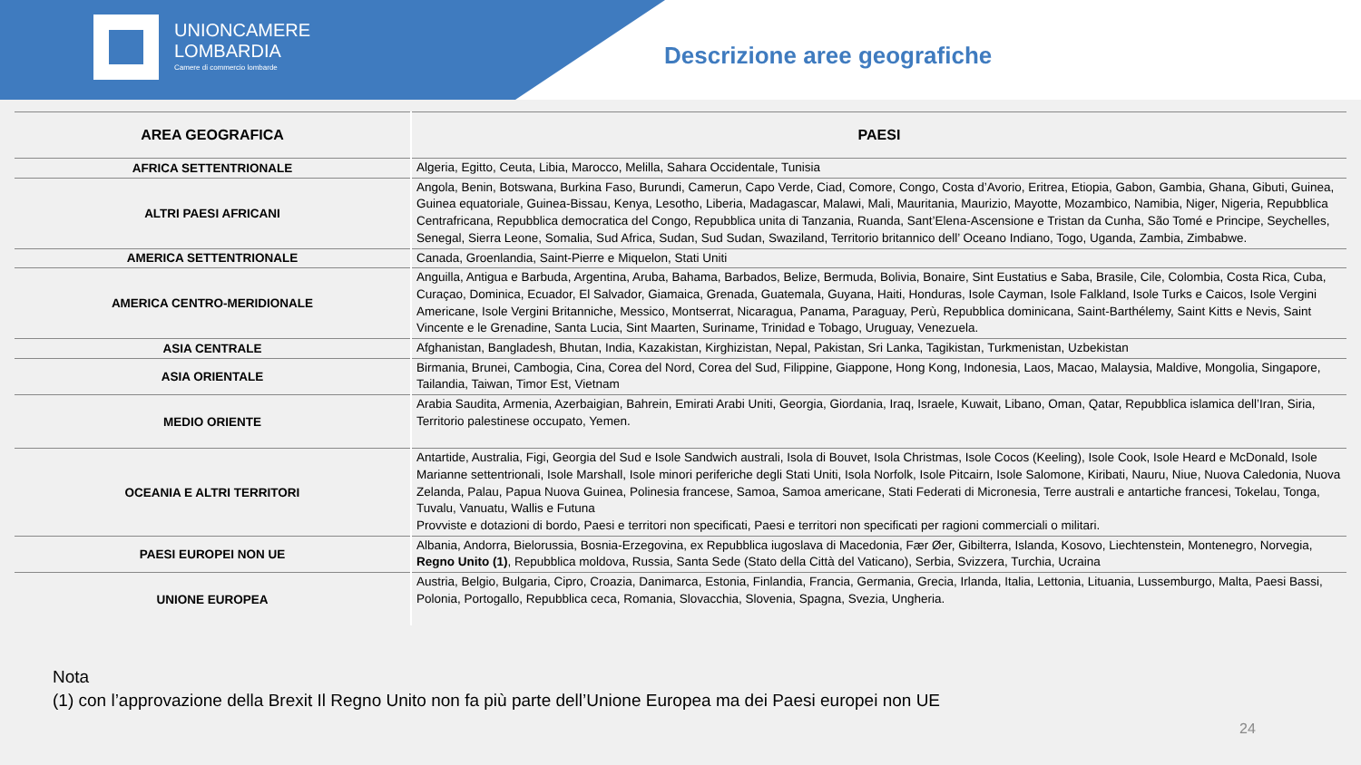UNIONCAMERE
LOMBARDIA
Camere di commercio lombarde
Descrizione aree geografiche
| AREA GEOGRAFICA | PAESI |
| --- | --- |
| AFRICA SETTENTRIONALE | Algeria, Egitto, Ceuta, Libia, Marocco, Melilla, Sahara Occidentale, Tunisia |
| ALTRI PAESI AFRICANI | Angola, Benin, Botswana, Burkina Faso, Burundi, Camerun, Capo Verde, Ciad, Comore, Congo, Costa d’Avorio, Eritrea, Etiopia, Gabon, Gambia, Ghana, Gibuti, Guinea, Guinea equatoriale, Guinea-Bissau, Kenya, Lesotho, Liberia, Madagascar, Malawi, Mali, Mauritania, Maurizio, Mayotte, Mozambico, Namibia, Niger, Nigeria, Repubblica Centrafricana, Repubblica democratica del Congo, Repubblica unita di Tanzania, Ruanda, Sant’Elena-Ascensione e Tristan da Cunha, São Tomé e Principe, Seychelles, Senegal, Sierra Leone, Somalia, Sud Africa, Sudan, Sud Sudan, Swaziland, Territorio britannico dell’ Oceano Indiano, Togo, Uganda, Zambia, Zimbabwe. |
| AMERICA SETTENTRIONALE | Canada, Groenlandia, Saint-Pierre e Miquelon, Stati Uniti |
| AMERICA CENTRO-MERIDIONALE | Anguilla, Antigua e Barbuda, Argentina, Aruba, Bahama, Barbados, Belize, Bermuda, Bolivia, Bonaire, Sint Eustatius e Saba, Brasile, Cile, Colombia, Costa Rica, Cuba, Curaçao, Dominica, Ecuador, El Salvador, Giamaica, Grenada, Guatemala, Guyana, Haiti, Honduras, Isole Cayman, Isole Falkland, Isole Turks e Caicos, Isole Vergini Americane, Isole Vergini Britanniche, Messico, Montserrat, Nicaragua, Panama, Paraguay, Perù, Repubblica dominicana, Saint-Barthélemy, Saint Kitts e Nevis, Saint Vincente e le Grenadine, Santa Lucia, Sint Maarten, Suriname, Trinidad e Tobago, Uruguay, Venezuela. |
| ASIA CENTRALE | Afghanistan, Bangladesh, Bhutan, India, Kazakistan, Kirghizistan, Nepal, Pakistan, Sri Lanka, Tagikistan, Turkmenistan, Uzbekistan |
| ASIA ORIENTALE | Birmania, Brunei, Cambogia, Cina, Corea del Nord, Corea del Sud, Filippine, Giappone, Hong Kong, Indonesia, Laos, Macao, Malaysia, Maldive, Mongolia, Singapore, Tailandia, Taiwan, Timor Est, Vietnam |
| MEDIO ORIENTE | Arabia Saudita, Armenia, Azerbaigian, Bahrein, Emirati Arabi Uniti, Georgia, Giordania, Iraq, Israele, Kuwait, Libano, Oman, Qatar, Repubblica islamica dell’Iran, Siria, Territorio palestinese occupato, Yemen. |
| OCEANIA E ALTRI TERRITORI | Antartide, Australia, Figi, Georgia del Sud e Isole Sandwich australi, Isola di Bouvet, Isola Christmas, Isole Cocos (Keeling), Isole Cook, Isole Heard e McDonald, Isole Marianne settentrionali, Isole Marshall, Isole minori periferiche degli Stati Uniti, Isola Norfolk, Isole Pitcairn, Isole Salomone, Kiribati, Nauru, Niue, Nuova Caledonia, Nuova Zelanda, Palau, Papua Nuova Guinea, Polinesia francese, Samoa, Samoa americane, Stati Federati di Micronesia, Terre australi e antartiche francesi, Tokelau, Tonga, Tuvalu, Vanuatu, Wallis e Futuna Provviste e dotazioni di bordo, Paesi e territori non specificati, Paesi e territori non specificati per ragioni commerciali o militari. |
| PAESI EUROPEI NON UE | Albania, Andorra, Bielorussia, Bosnia-Erzegovina, ex Repubblica iugoslava di Macedonia, Fær Øer, Gibilterra, Islanda, Kosovo, Liechtenstein, Montenegro, Norvegia, Regno Unito (1) , Repubblica moldova, Russia, Santa Sede (Stato della Città del Vaticano), Serbia, Svizzera, Turchia, Ucraina |
| UNIONE EUROPEA | Austria, Belgio, Bulgaria, Cipro, Croazia, Danimarca, Estonia, Finlandia, Francia, Germania, Grecia, Irlanda, Italia, Lettonia, Lituania, Lussemburgo, Malta, Paesi Bassi, Polonia, Portogallo, Repubblica ceca, Romania, Slovacchia, Slovenia, Spagna, Svezia, Ungheria. |
Nota
(1) con l’approvazione della Brexit Il Regno Unito non fa più parte dell’Unione Europea ma dei Paesi europei non UE
24